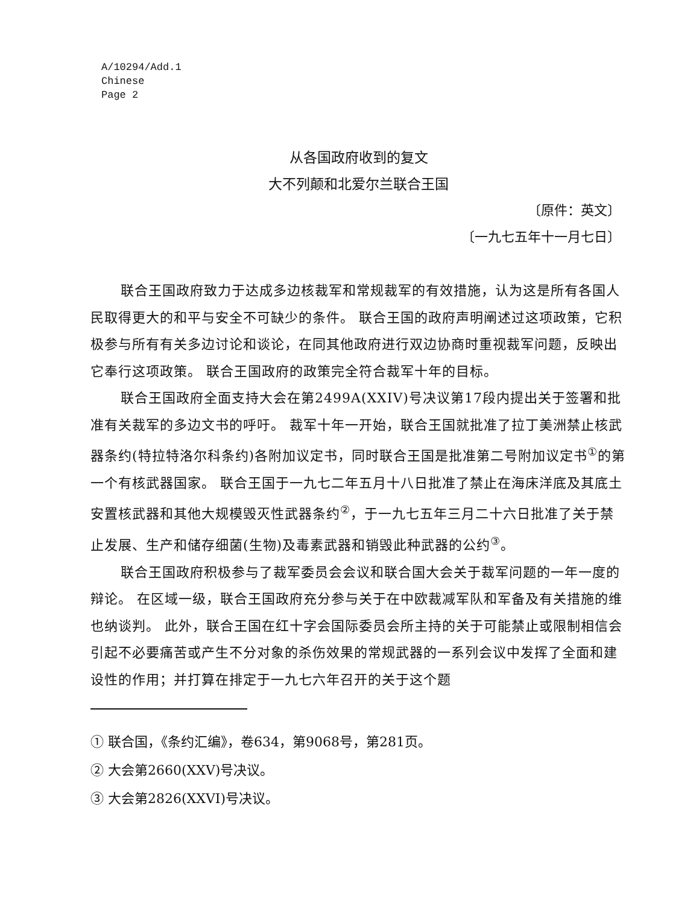A/10294/Add.1
Chinese
Page 2
从各国政府收到的复文
大不列颠和北爱尔兰联合王国
〔原件：英文〕
〔一九七五年十一月七日〕
联合王国政府致力于达成多边核裁军和常规裁军的有效措施，认为这是所有各国人民取得更大的和平与安全不可缺少的条件。 联合王国的政府声明阐述过这项政策，它积极参与所有有关多边讨论和谈论，在同其他政府进行双边协商时重视裁军问题，反映出它奉行这项政策。 联合王国政府的政策完全符合裁军十年的目标。
联合王国政府全面支持大会在第2499A(XXIV)号决议第17段内提出关于签署和批准有关裁军的多边文书的呼吁。 裁军十年一开始，联合王国就批准了拉丁美洲禁止核武器条约(特拉特洛尔科条约)各附加议定书，同时联合王国是批准第二号附加议定书<sup>①</sup>的第一个有核武器国家。 联合王国于一九七二年五月十八日批准了禁止在海床洋底及其底土安置核武器和其他大规模毁灭性武器条约<sup>②</sup>，于一九七五年三月二十六日批准了关于禁止发展、生产和储存细菌(生物)及毒素武器和销毁此种武器的公约<sup>③</sup>。
联合王国政府积极参与了裁军委员会会议和联合国大会关于裁军问题的一年一度的辩论。 在区域一级，联合王国政府充分参与关于在中欧裁减军队和军备及有关措施的维也纳谈判。 此外，联合王国在红十字会国际委员会所主持的关于可能禁止或限制相信会引起不必要痛苦或产生不分对象的杀伤效果的常规武器的一系列会议中发挥了全面和建设性的作用；并打算在排定于一九七六年召开的关于这个题
① 联合国，《条约汇编》，卷634，第9068号，第281页。
② 大会第2660(XXV)号决议。
③ 大会第2826(XXVI)号决议。